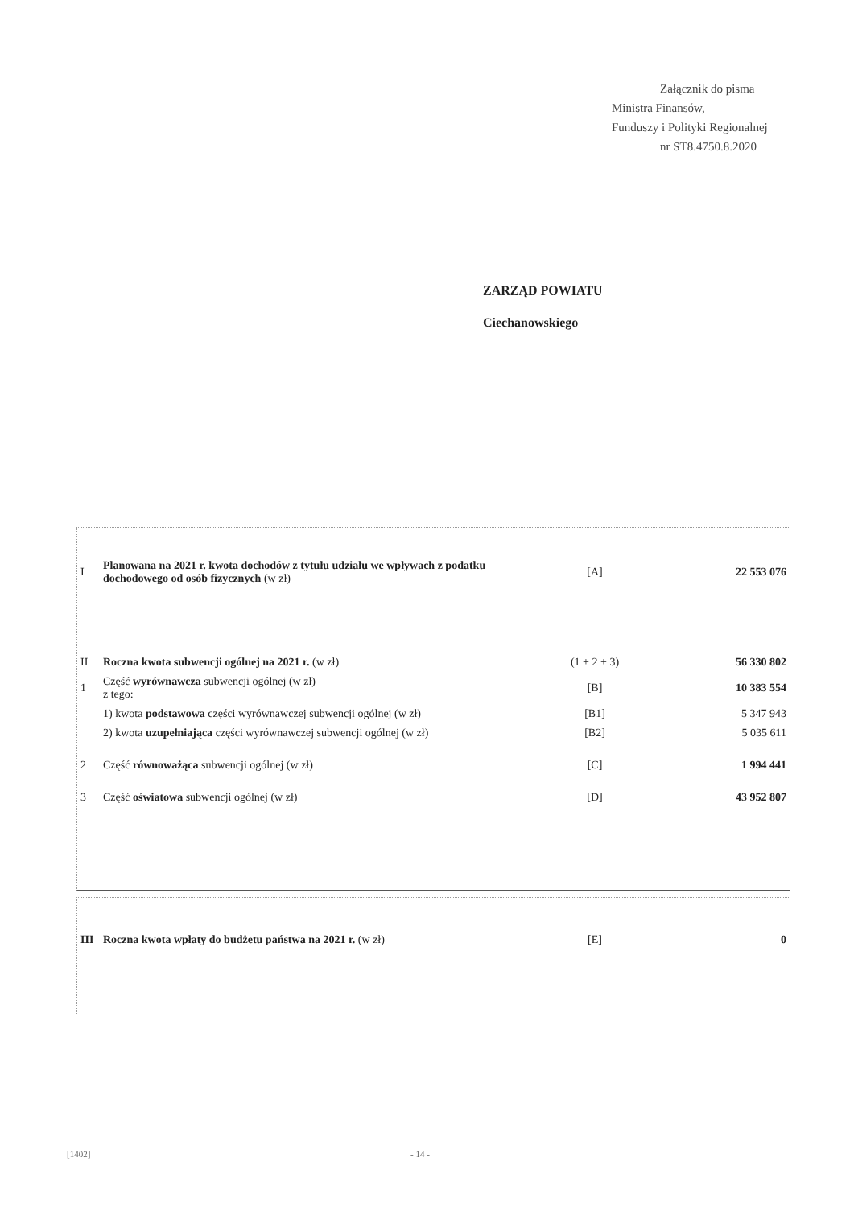Załącznik do pisma
Ministra Finansów,
Funduszy i Polityki Regionalnej
nr ST8.4750.8.2020
ZARZĄD POWIATU
Ciechanowskiego
| I | Planowana na 2021 r. kwota dochodów z tytułu udziału we wpływach z podatku dochodowego od osób fizycznych (w zł) | [A] | 22 553 076 |
| II | Roczna kwota subwencji ogólnej na 2021 r. (w zł) | (1 + 2 + 3) | 56 330 802 |
| 1 | Część wyrównawcza subwencji ogólnej (w zł) z tego: | [B] | 10 383 554 |
| | 1) kwota podstawowa części wyrównawczej subwencji ogólnej (w zł) | [B1] | 5 347 943 |
| | 2) kwota uzupełniająca części wyrównawczej subwencji ogólnej (w zł) | [B2] | 5 035 611 |
| 2 | Część równoważąca subwencji ogólnej (w zł) | [C] | 1 994 441 |
| 3 | Część oświatowa subwencji ogólnej (w zł) | [D] | 43 952 807 |
| III | Roczna kwota wpłaty do budżetu państwa na 2021 r. (w zł) | [E] | 0 |
[1402] - 14 -